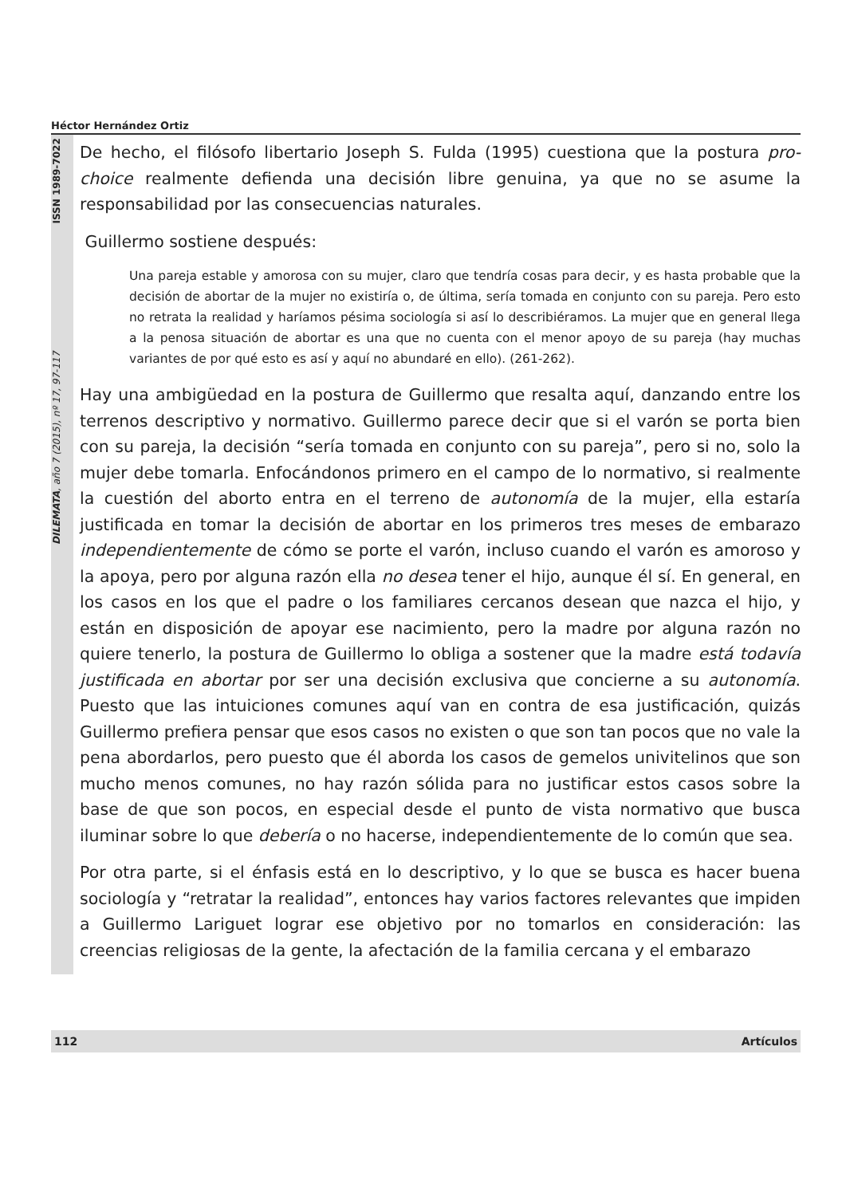Héctor Hernández Ortiz
DILEMATA, año 7 (2015), nº 17, 97-117 ISSN 1989-7022
De hecho, el filósofo libertario Joseph S. Fulda (1995) cuestiona que la postura pro-choice realmente defienda una decisión libre genuina, ya que no se asume la responsabilidad por las consecuencias naturales.
Guillermo sostiene después:
Una pareja estable y amorosa con su mujer, claro que tendría cosas para decir, y es hasta probable que la decisión de abortar de la mujer no existiría o, de última, sería tomada en conjunto con su pareja. Pero esto no retrata la realidad y haríamos pésima sociología si así lo describiéramos. La mujer que en general llega a la penosa situación de abortar es una que no cuenta con el menor apoyo de su pareja (hay muchas variantes de por qué esto es así y aquí no abundaré en ello). (261-262).
Hay una ambigüedad en la postura de Guillermo que resalta aquí, danzando entre los terrenos descriptivo y normativo. Guillermo parece decir que si el varón se porta bien con su pareja, la decisión “sería tomada en conjunto con su pareja”, pero si no, solo la mujer debe tomarla. Enfocándonos primero en el campo de lo normativo, si realmente la cuestión del aborto entra en el terreno de autonomía de la mujer, ella estaría justificada en tomar la decisión de abortar en los primeros tres meses de embarazo independientemente de cómo se porte el varón, incluso cuando el varón es amoroso y la apoya, pero por alguna razón ella no desea tener el hijo, aunque él sí. En general, en los casos en los que el padre o los familiares cercanos desean que nazca el hijo, y están en disposición de apoyar ese nacimiento, pero la madre por alguna razón no quiere tenerlo, la postura de Guillermo lo obliga a sostener que la madre está todavía justificada en abortar por ser una decisión exclusiva que concierne a su autonomía. Puesto que las intuiciones comunes aquí van en contra de esa justificación, quizás Guillermo prefiera pensar que esos casos no existen o que son tan pocos que no vale la pena abordarlos, pero puesto que él aborda los casos de gemelos univitelinos que son mucho menos comunes, no hay razón sólida para no justificar estos casos sobre la base de que son pocos, en especial desde el punto de vista normativo que busca iluminar sobre lo que debería o no hacerse, independientemente de lo común que sea.
Por otra parte, si el énfasis está en lo descriptivo, y lo que se busca es hacer buena sociología y “retratar la realidad”, entonces hay varios factores relevantes que impiden a Guillermo Lariguet lograr ese objetivo por no tomarlos en consideración: las creencias religiosas de la gente, la afectación de la familia cercana y el embarazo
112 Artículos